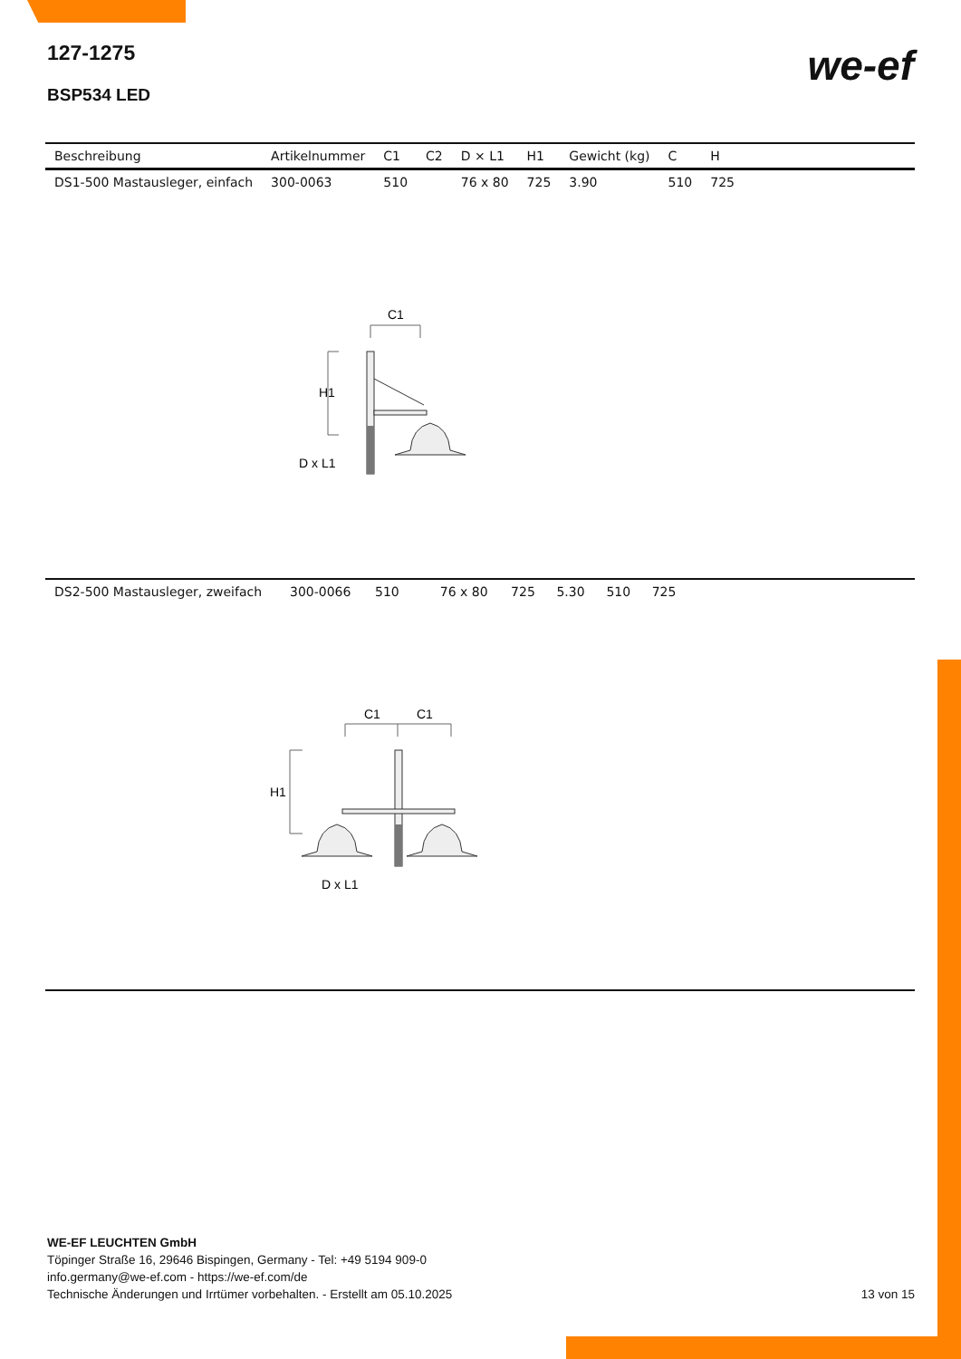127-1275
BSP534 LED
we-ef
| Beschreibung | Artikelnummer | C1 | C2 | D × L1 | H1 | Gewicht (kg) | C | H | |
| --- | --- | --- | --- | --- | --- | --- | --- | --- | --- |
| DS1-500 Mastausleger, einfach | 300-0063 | 510 | | 76 x 80 | 725 | 3.90 | 510 | 725 | |
C1
H1
D x L1
| DS2-500 Mastausleger, zweifach | 300-0066 | 510 | | 76 x 80 | 725 | 5.30 | 510 | 725 | |
C1
C1
H1
D x L1
WE-EF LEUCHTEN GmbH
Töpinger Straße 16, 29646 Bispingen, Germany - Tel: +49 5194 909-0
info.germany@we-ef.com - https://we-ef.com/de
Technische Änderungen und Irrtümer vorbehalten. - Erstellt am 05.10.2025 13 von 15